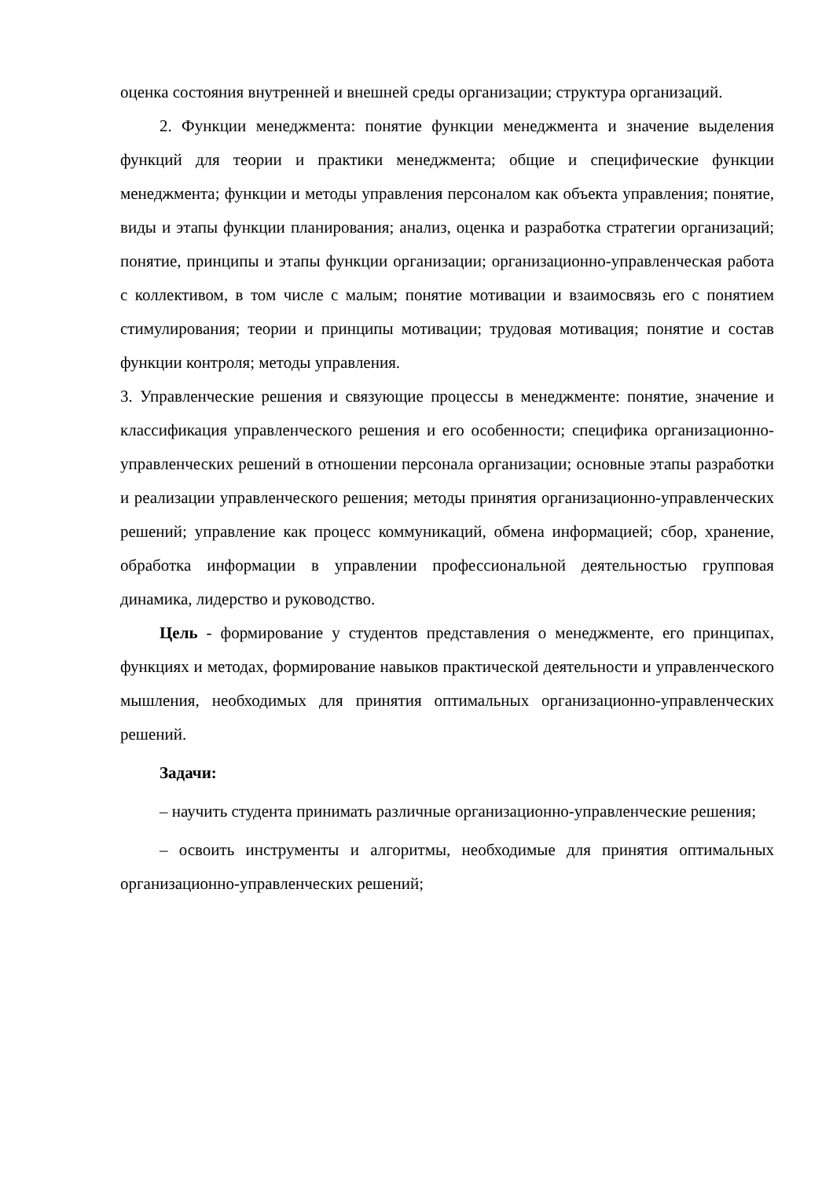оценка состояния внутренней и внешней среды организации; структура организаций.
2. Функции менеджмента: понятие функции менеджмента и значение выделения функций для теории и практики менеджмента; общие и специфические функции менеджмента; функции и методы управления персоналом как объекта управления; понятие, виды и этапы функции планирования; анализ, оценка и разработка стратегии организаций; понятие, принципы и этапы функции организации; организационно-управленческая работа с коллективом, в том числе с малым; понятие мотивации и взаимосвязь его с понятием стимулирования; теории и принципы мотивации; трудовая мотивация; понятие и состав функции контроля; методы управления.
3. Управленческие решения и связующие процессы в менеджменте: понятие, значение и классификация управленческого решения и его особенности; специфика организационно-управленческих решений в отношении персонала организации; основные этапы разработки и реализации управленческого решения; методы принятия организационно-управленческих решений; управление как процесс коммуникаций, обмена информацией; сбор, хранение, обработка информации в управлении профессиональной деятельностью групповая динамика, лидерство и руководство.
Цель - формирование у студентов представления о менеджменте, его принципах, функциях и методах, формирование навыков практической деятельности и управленческого мышления, необходимых для принятия оптимальных организационно-управленческих решений.
Задачи:
– научить студента принимать различные организационно-управленческие решения;
– освоить инструменты и алгоритмы, необходимые для принятия оптимальных организационно-управленческих решений;